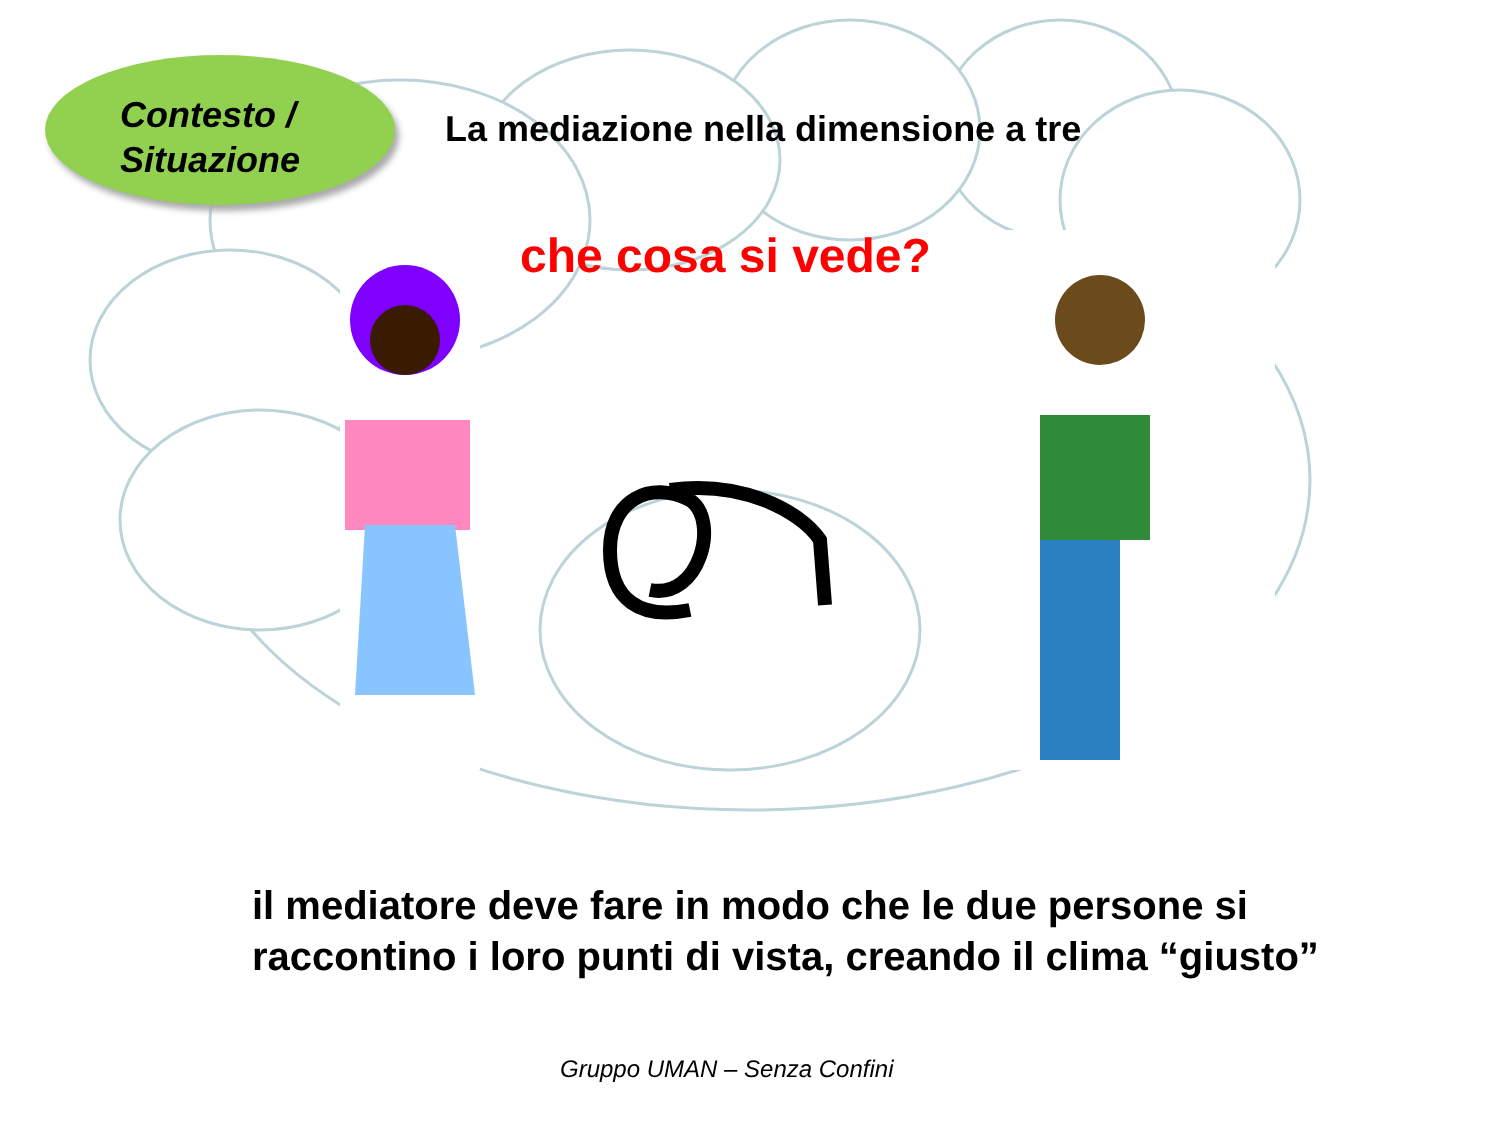Contesto /
Situazione
La mediazione nella dimensione a tre
che cosa si vede?
il mediatore deve fare in modo che le due persone si raccontino i loro punti di vista, creando il clima “giusto”
Gruppo UMAN – Senza Confini